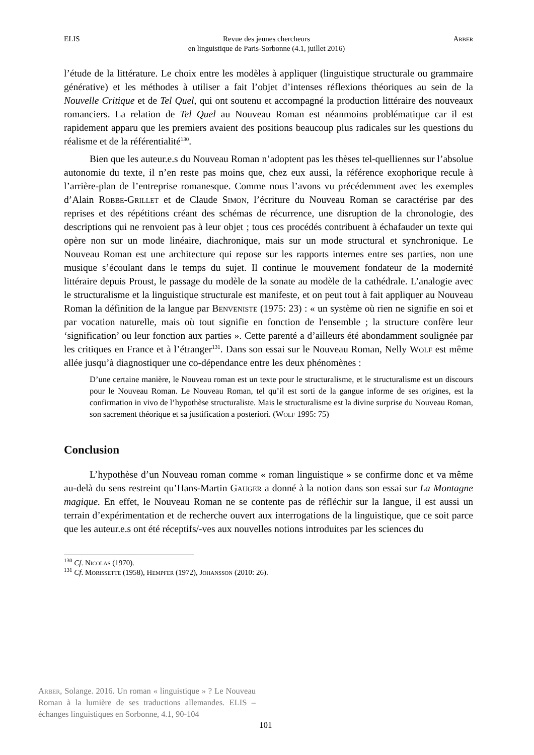ELIS Revue des jeunes chercheurs
en linguistique de Paris-Sorbonne (4.1, juillet 2016) Arber
l’étude de la littérature. Le choix entre les modèles à appliquer (linguistique structurale ou grammaire générative) et les méthodes à utiliser a fait l’objet d’intenses réflexions théoriques au sein de la Nouvelle Critique et de Tel Quel, qui ont soutenu et accompagné la production littéraire des nouveaux romanciers. La relation de Tel Quel au Nouveau Roman est néanmoins problématique car il est rapidement apparu que les premiers avaient des positions beaucoup plus radicales sur les questions du réalisme et de la référentialité<sup>130</sup>.
Bien que les auteur.e.s du Nouveau Roman n’adoptent pas les thèses tel-quelliennes sur l’absolue autonomie du texte, il n’en reste pas moins que, chez eux aussi, la référence exophorique recule à l’arrière-plan de l’entreprise romanesque. Comme nous l’avons vu précédemment avec les exemples d’Alain Robbe-Grillet et de Claude Simon, l’écriture du Nouveau Roman se caractérise par des reprises et des répétitions créant des schémas de récurrence, une disruption de la chronologie, des descriptions qui ne renvoient pas à leur objet ; tous ces procédés contribuent à échafauder un texte qui opère non sur un mode linéaire, diachronique, mais sur un mode structural et synchronique. Le Nouveau Roman est une architecture qui repose sur les rapports internes entre ses parties, non une musique s’écoulant dans le temps du sujet. Il continue le mouvement fondateur de la modernité littéraire depuis Proust, le passage du modèle de la sonate au modèle de la cathédrale. L’analogie avec le structuralisme et la linguistique structurale est manifeste, et on peut tout à fait appliquer au Nouveau Roman la définition de la langue par Benveniste (1975: 23) : « un système où rien ne signifie en soi et par vocation naturelle, mais où tout signifie en fonction de l'ensemble ; la structure confère leur ‘signification’ ou leur fonction aux parties ». Cette parenté a d’ailleurs été abondamment soulignée par les critiques en France et à l’étranger<sup>131</sup>. Dans son essai sur le Nouveau Roman, Nelly Wolf est même allée jusqu’à diagnostiquer une co-dépendance entre les deux phénomènes :
D’une certaine manière, le Nouveau roman est un texte pour le structuralisme, et le structuralisme est un discours pour le Nouveau Roman. Le Nouveau Roman, tel qu’il est sorti de la gangue informe de ses origines, est la confirmation in vivo de l’hypothèse structuraliste. Mais le structuralisme est la divine surprise du Nouveau Roman, son sacrement théorique et sa justification a posteriori. (Wolf 1995: 75)
Conclusion
L’hypothèse d’un Nouveau roman comme « roman linguistique » se confirme donc et va même au-delà du sens restreint qu’Hans-Martin Gauger a donné à la notion dans son essai sur La Montagne magique. En effet, le Nouveau Roman ne se contente pas de réfléchir sur la langue, il est aussi un terrain d’expérimentation et de recherche ouvert aux interrogations de la linguistique, que ce soit parce que les auteur.e.s ont été réceptifs/-ves aux nouvelles notions introduites par les sciences du
<sup>130</sup> Cf. Nicolas (1970).
<sup>131</sup> Cf. Morissette (1958), Hempfer (1972), Johansson (2010: 26).
Arber, Solange. 2016. Un roman « linguistique » ? Le Nouveau Roman à la lumière de ses traductions allemandes. ELIS – échanges linguistiques en Sorbonne, 4.1, 90-104
101